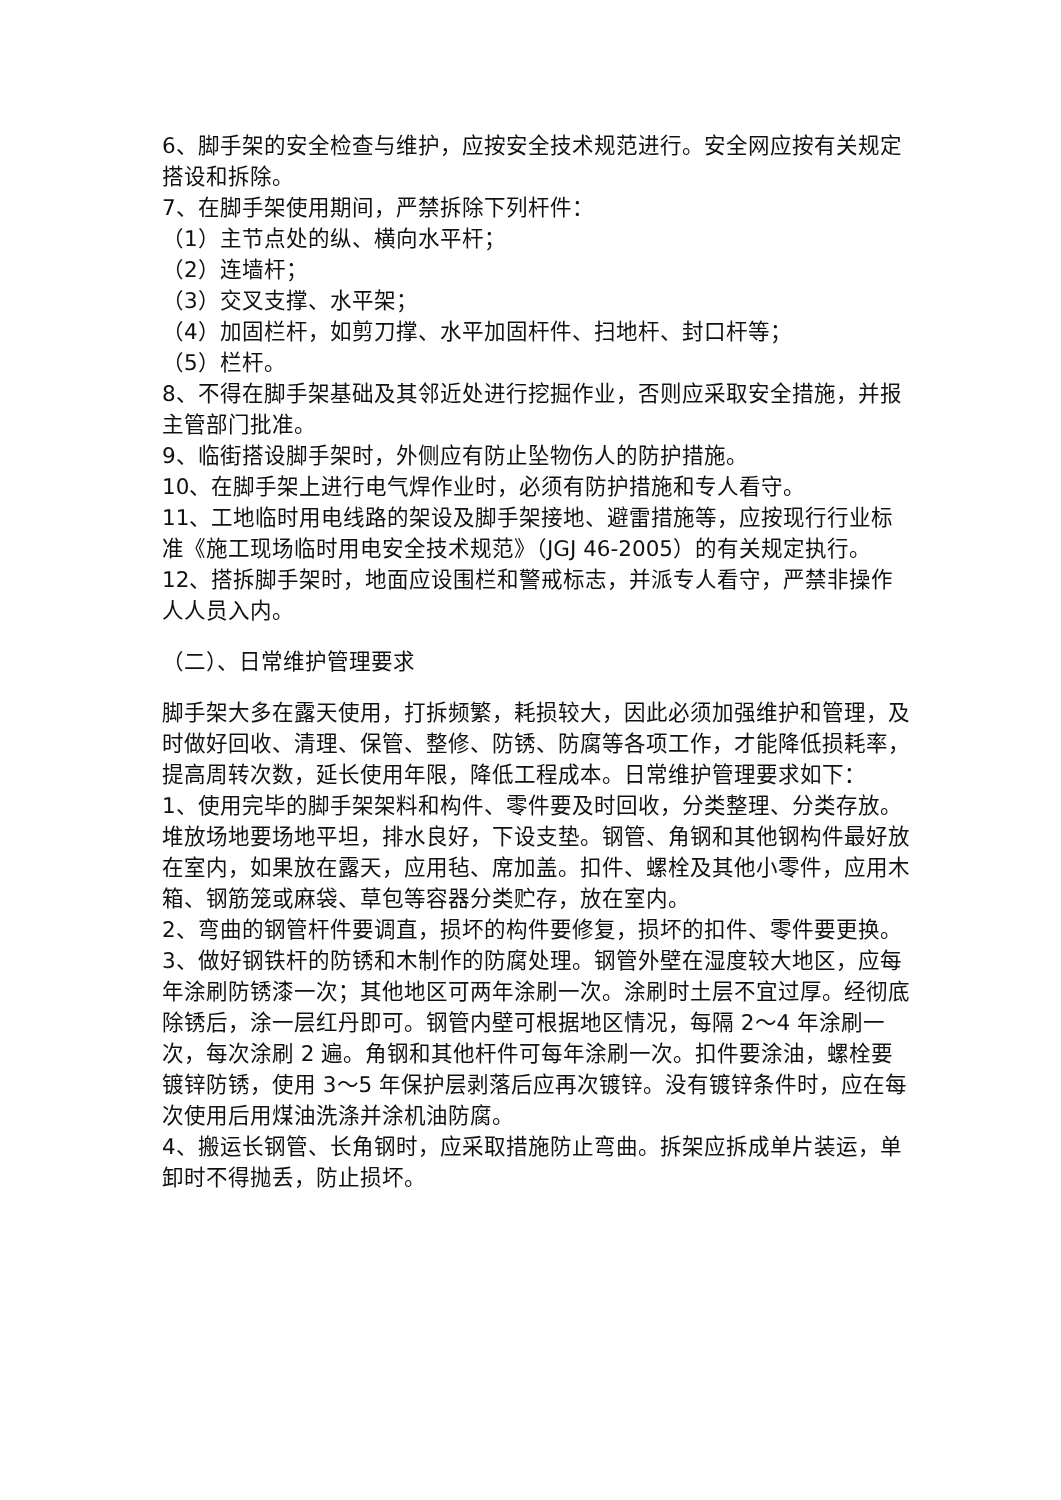6、脚手架的安全检查与维护，应按安全技术规范进行。安全网应按有关规定搭设和拆除。
7、在脚手架使用期间，严禁拆除下列杆件：
（1）主节点处的纵、横向水平杆；
（2）连墙杆；
（3）交叉支撑、水平架；
（4）加固栏杆，如剪刀撑、水平加固杆件、扫地杆、封口杆等；
（5）栏杆。
8、不得在脚手架基础及其邻近处进行挖掘作业，否则应采取安全措施，并报主管部门批准。
9、临街搭设脚手架时，外侧应有防止坠物伤人的防护措施。
10、在脚手架上进行电气焊作业时，必须有防护措施和专人看守。
11、工地临时用电线路的架设及脚手架接地、避雷措施等，应按现行行业标准《施工现场临时用电安全技术规范》（JGJ 46-2005）的有关规定执行。
12、搭拆脚手架时，地面应设围栏和警戒标志，并派专人看守，严禁非操作人人员入内。
（二）、日常维护管理要求
脚手架大多在露天使用，打拆频繁，耗损较大，因此必须加强维护和管理，及时做好回收、清理、保管、整修、防锈、防腐等各项工作，才能降低损耗率，提高周转次数，延长使用年限，降低工程成本。日常维护管理要求如下：
1、使用完毕的脚手架架料和构件、零件要及时回收，分类整理、分类存放。堆放场地要场地平坦，排水良好，下设支垫。钢管、角钢和其他钢构件最好放在室内，如果放在露天，应用毡、席加盖。扣件、螺栓及其他小零件，应用木箱、钢筋笼或麻袋、草包等容器分类贮存，放在室内。
2、弯曲的钢管杆件要调直，损坏的构件要修复，损坏的扣件、零件要更换。
3、做好钢铁杆的防锈和木制作的防腐处理。钢管外壁在湿度较大地区，应每年涂刷防锈漆一次；其他地区可两年涂刷一次。涂刷时土层不宜过厚。经彻底除锈后，涂一层红丹即可。钢管内壁可根据地区情况，每隔 2～4 年涂刷一次，每次涂刷 2 遍。角钢和其他杆件可每年涂刷一次。扣件要涂油，螺栓要镀锌防锈，使用 3～5 年保护层剥落后应再次镀锌。没有镀锌条件时，应在每次使用后用煤油洗涤并涂机油防腐。
4、搬运长钢管、长角钢时，应采取措施防止弯曲。拆架应拆成单片装运，单卸时不得抛丢，防止损坏。